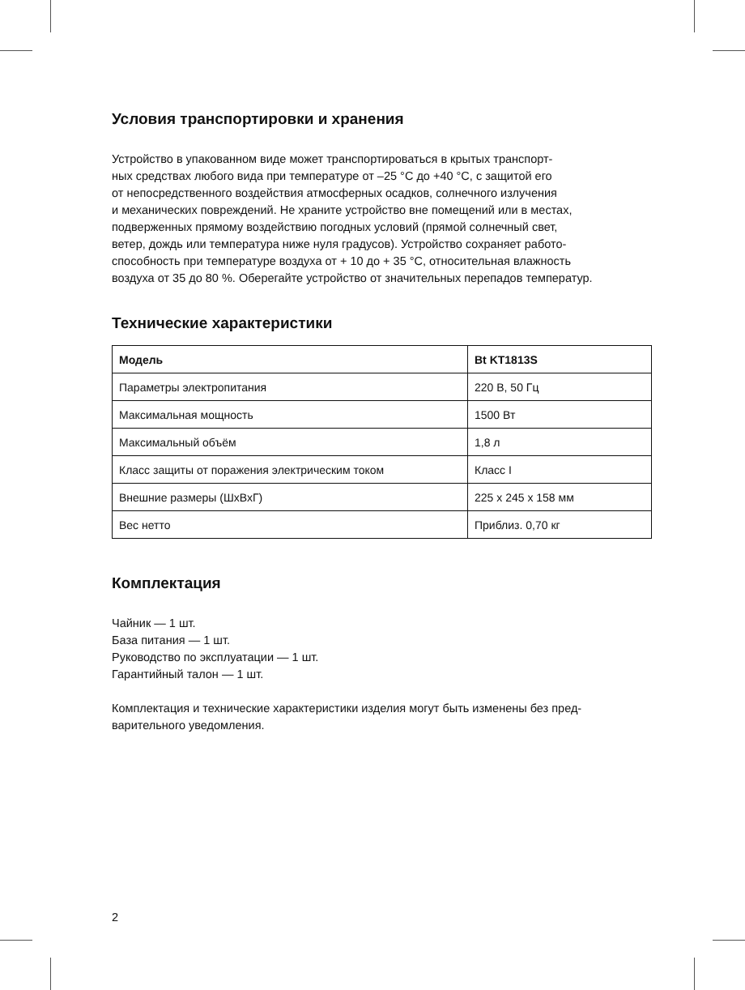Условия транспортировки и хранения
Устройство в упакованном виде может транспортироваться в крытых транспорт-
ных средствах любого вида при температуре от –25 °C до +40 °C, с защитой его
от непосредственного воздействия атмосферных осадков, солнечного излучения
и механических повреждений. Не храните устройство вне помещений или в местах,
подверженных прямому воздействию погодных условий (прямой солнечный свет,
ветер, дождь или температура ниже нуля градусов). Устройство сохраняет работо-
способность при температуре воздуха от + 10 до + 35 °C, относительная влажность
воздуха от 35 до 80 %. Оберегайте устройство от значительных перепадов температур.
Технические характеристики
| Модель | Bt KT1813S |
| --- | --- |
| Параметры электропитания | 220 В, 50 Гц |
| Максимальная мощность | 1500 Вт |
| Максимальный объём | 1,8 л |
| Класс защиты от поражения электрическим током | Класс I |
| Внешние размеры (ШхВхГ) | 225 x 245 x 158 мм |
| Вес нетто | Приблиз. 0,70 кг |
Комплектация
Чайник — 1 шт.
База питания — 1 шт.
Руководство по эксплуатации — 1 шт.
Гарантийный талон — 1 шт.
Комплектация и технические характеристики изделия могут быть изменены без пред-
варительного уведомления.
2